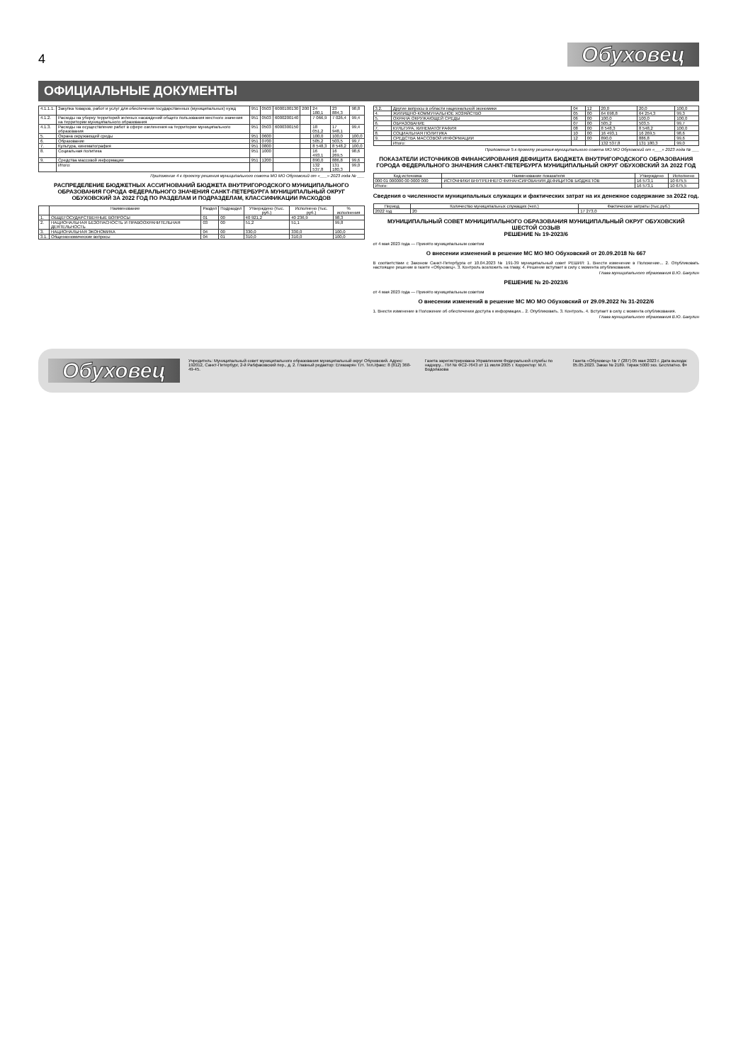4
Обуховец
ОФИЦИАЛЬНЫЕ ДОКУМЕНТЫ
| 4.1.1.1. | Закупка товаров, работ и услуг для обеспечения государственных (муниципальных) нужд | 951 | 0503 | 6000100130 | 200 | 24 180,1 | 23 884,3 | 98,8 |
| 4.1.2. | Расходы на уборку территорий зеленых насаждений общего пользования местного значения на территории муниципального образования | 951 | 0503 | 6000200140 | | 7 066,9 | 7 026,4 | 99,4 |
| 4.1.3. | Расходы на осуществление работ в сфере озеленения на территории муниципального образования | 951 | 0503 | 6000300150 | | 18 051,2 | 17 948,1 | 99,4 |
| 5. | Охрана окружающей среды | 951 | 0600 | | | 100,0 | 100,0 | 100,0 |
| 6. | Образование | 951 | 0700 | | | 505,2 | 503,5 | 99,7 |
| 7. | Культура, кинематография | 951 | 0800 | | | 8 548,3 | 8 548,2 | 100,0 |
| 8. | Социальная политика | 951 | 1000 | | | 16 493,1 | 16 269,5 | 98,6 |
| 9. | Средства массовой информации | 951 | 1200 | | | 890,0 | 886,8 | 99,6 |
| | Итого: | | | | | 132 537,8 | 131 180,3 | 99,0 |
Приложение 4 к проекту решения муниципального совета МО МО Обуховский от «___» 2023 года № ___
РАСПРЕДЕЛЕНИЕ БЮДЖЕТНЫХ АССИГНОВАНИЙ БЮДЖЕТА ВНУТРИГОРОДСКОГО МУНИЦИПАЛЬНОГО ОБРАЗОВАНИЯ ГОРОДА ФЕДЕРАЛЬНОГО ЗНАЧЕНИЯ САНКТ-ПЕТЕРБУРГА МУНИЦИПАЛЬНЫЙ ОКРУГ ОБУХОВСКИЙ ЗА 2022 ГОД ПО РАЗДЕЛАМ И ПОДРАЗДЕЛАМ, КЛАССИФИКАЦИИ РАСХОДОВ
| | Наименование | Раздел | Подраздел | Утверждено (тыс. руб.) | Исполнено (тыс. руб.) | % исполнения |
| --- | --- | --- | --- | --- | --- | --- |
| 1. | ОБЩЕГОСУДАРСТВЕННЫЕ ВОПРОСЫ | 01 | 00 | 40 921,2 | 40 236,9 | 98,3 |
| 2. | НАЦИОНАЛЬНАЯ БЕЗОПАСНОСТЬ И ПРАВООХРАНИТЕЛЬНАЯ ДЕЯТЕЛЬНОСТЬ | 03 | 00 | 51,2 | 51,1 | 99,8 |
| 3. | НАЦИОНАЛЬНАЯ ЭКОНОМИКА | 04 | 00 | 330,0 | 330,0 | 100,0 |
| 3.1. | Общеэкономические вопросы | 04 | 01 | 310,0 | 310,0 | 100,0 |
| 3.2. | Другие вопросы в области национальной экономики | 04 | 12 | 20,0 | 20,0 | 100,0 |
| 4. | ЖИЛИЩНО-КОММУНАЛЬНОЕ ХОЗЯЙСТВО | 05 | 00 | 64 698,8 | 64 254,3 | 99,3 |
| 5. | ОХРАНА ОКРУЖАЮЩЕЙ СРЕДЫ | 06 | 00 | 100,0 | 100,0 | 100,0 |
| 6. | ОБРАЗОВАНИЕ | 07 | 00 | 505,2 | 503,5 | 99,7 |
| 7. | КУЛЬТУРА, КИНЕМАТОГРАФИЯ | 08 | 00 | 8 548,3 | 8 548,2 | 100,0 |
| 8. | СОЦИАЛЬНАЯ ПОЛИТИКА | 10 | 00 | 16 493,1 | 16 269,5 | 98,6 |
| 9. | СРЕДСТВА МАССОВОЙ ИНФОРМАЦИИ | 12 | 00 | 890,0 | 886,8 | 99,6 |
| | Итого: | | | 132 537,8 | 131 180,3 | 99,0 |
Приложение 5 к проекту решения муниципального совета МО МО Обуховский от «___» 2023 года № ___
ПОКАЗАТЕЛИ ИСТОЧНИКОВ ФИНАНСИРОВАНИЯ ДЕФИЦИТА БЮДЖЕТА ВНУТРИГОРОДСКОГО ОБРАЗОВАНИЯ ГОРОДА ФЕДЕРАЛЬНОГО ЗНАЧЕНИЯ САНКТ-ПЕТЕРБУРГА МУНИЦИПАЛЬНЫЙ ОКРУГ ОБУХОВСКИЙ ЗА 2022 ГОД
| Код источника | Наименование показателя | Утверждено | Исполнено |
| --- | --- | --- | --- |
| 000 01 000000 00 0000 000 | ИСТОЧНИКИ ВНУТРЕННЕГО ФИНАНСИРОВАНИЯ ДЕФИЦИТОВ БЮДЖЕТОВ | 16 573,1 | 10 675,5 |
| Итого: | | 16 573,1 | 10 675,5 |
Сведения о численности муниципальных служащих и фактических затрат на их денежное содержание за 2022 год.
| Период | Количество муниципальных служащих (чел.) | Фактические затраты (тыс.руб.) |
| --- | --- | --- |
| 2022 год | 20 | 17 273,0 |
МУНИЦИПАЛЬНЫЙ СОВЕТ МУНИЦИПАЛЬНОГО ОБРАЗОВАНИЯ МУНИЦИПАЛЬНЫЙ ОКРУГ ОБУХОВСКИЙ
ШЕСТОЙ СОЗЫВ
РЕШЕНИЕ № 19-2023/6
от 4 мая 2023 года — Принято муниципальным советом
О внесении изменений в решение МС МО МО Обуховский от 20.09.2018 № 667
В соответствии с Законом Санкт-Петербурга от 10.04.2023 № 191-39 муниципальный совет РЕШИЛ: 1. Внести изменение в Положение... 2. Опубликовать настоящее решение в газете «Обуховец». 3. Контроль возложить на главу. 4. Решение вступает в силу с момента опубликования.
Глава муниципального образования В.Ю. Бакулин
РЕШЕНИЕ № 20-2023/6
от 4 мая 2023 года — Принято муниципальным советом
О внесении изменений в решение МС МО МО Обуховский от 29.09.2022 № 31-2022/6
1. Внести изменение в Положение об обеспечении доступа к информации... 2. Опубликовать. 3. Контроль. 4. Вступает в силу с момента опубликования.
Глава муниципального образования В.Ю. Бакулин
Обуховец
Учредитель: Муниципальный совет муниципального образования муниципальный округ Обуховский. Адрес: 192012, Санкт-Петербург, 2-й Рабфаковский пер., д. 2. Главный редактор: Егиазарян Т.Н. Тел./факс: 8 (812) 368-49-45.
Газета зарегистрирована Управлением Федеральной службы по надзору... ПИ № ФС2-7643 от 11 июля 2005 г. Корректор: М.Л. Водолазова
Газета «Обуховец» № 7 (287) 05 мая 2023 г. Дата выхода: 05.05.2023. Заказ № 2189. Тираж 5000 экз. Бесплатно. 0+